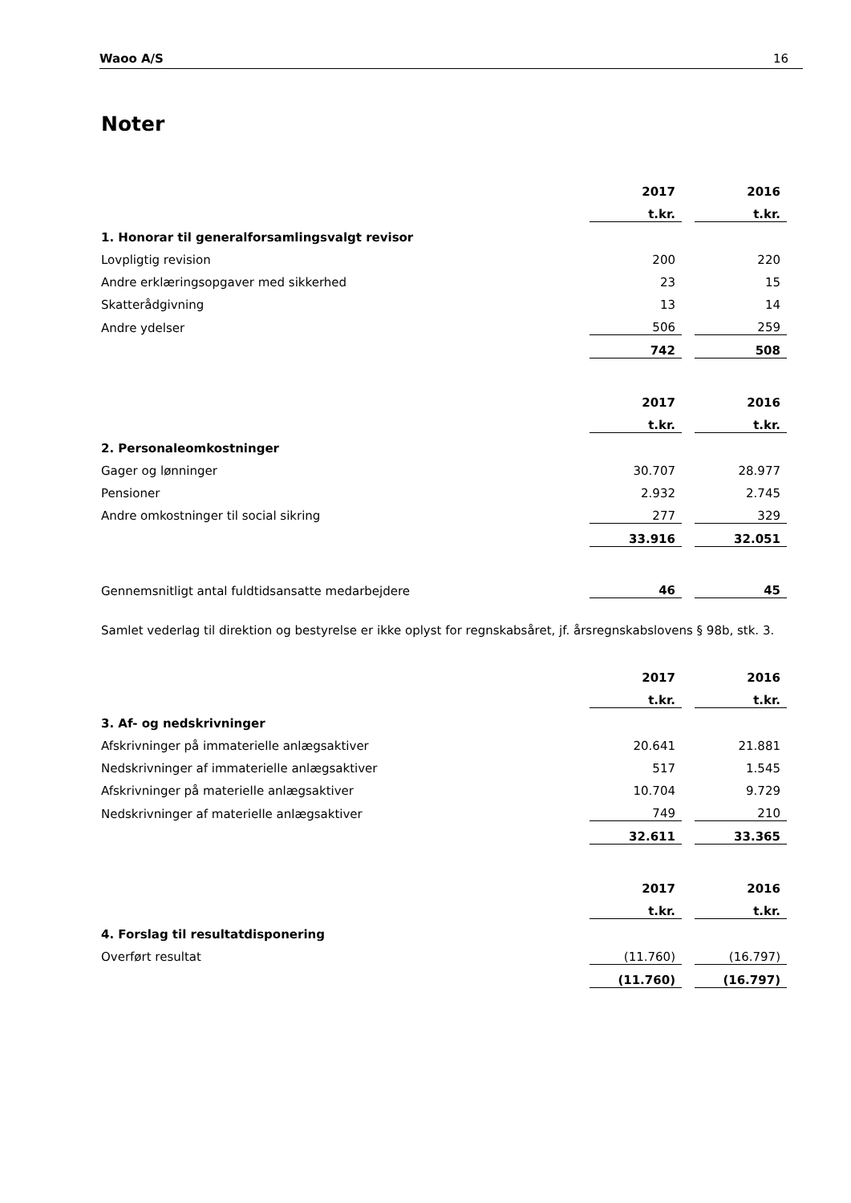Waoo A/S 16
Noter
| | 2017 | | 2016 |
| | t.kr. | | t.kr. |
| 1. Honorar til generalforsamlingsvalgt revisor | | | |
| Lovpligtig revision | 200 | | 220 |
| Andre erklæringsopgaver med sikkerhed | 23 | | 15 |
| Skatterådgivning | 13 | | 14 |
| Andre ydelser | 506 | | 259 |
| | 742 | | 508 |
| | 2017 | | 2016 |
| | t.kr. | | t.kr. |
| 2. Personaleomkostninger | | | |
| Gager og lønninger | 30.707 | | 28.977 |
| Pensioner | 2.932 | | 2.745 |
| Andre omkostninger til social sikring | 277 | | 329 |
| | 33.916 | | 32.051 |
| Gennemsnitligt antal fuldtidsansatte medarbejdere | 46 | | 45 |
Samlet vederlag til direktion og bestyrelse er ikke oplyst for regnskabsåret, jf. årsregnskabslovens § 98b, stk. 3.
| | 2017 | | 2016 |
| | t.kr. | | t.kr. |
| 3. Af- og nedskrivninger | | | |
| Afskrivninger på immaterielle anlægsaktiver | 20.641 | | 21.881 |
| Nedskrivninger af immaterielle anlægsaktiver | 517 | | 1.545 |
| Afskrivninger på materielle anlægsaktiver | 10.704 | | 9.729 |
| Nedskrivninger af materielle anlægsaktiver | 749 | | 210 |
| | 32.611 | | 33.365 |
| | 2017 | | 2016 |
| | t.kr. | | t.kr. |
| 4. Forslag til resultatdisponering | | | |
| Overført resultat | (11.760) | | (16.797) |
| | (11.760) | | (16.797) |